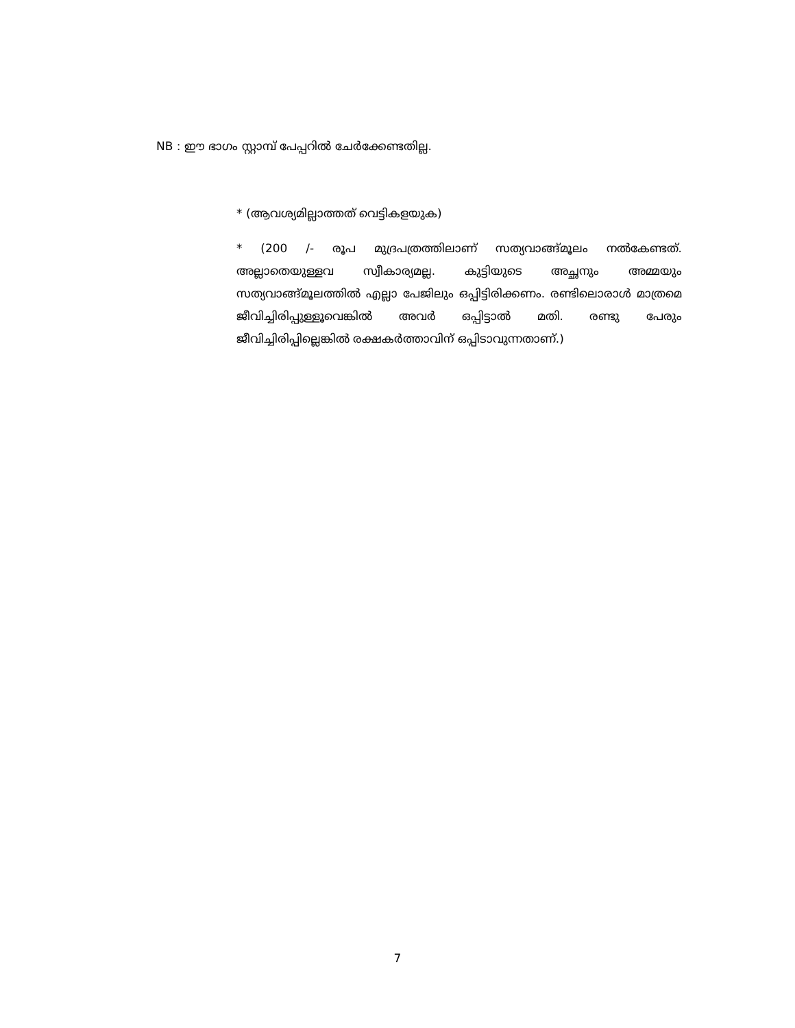NB : ഈ ഭാഗം സ്റ്റാമ്പ് പേപ്പറിൽ ചേർക്കേണ്ടതില്ല.
* (ആവശ്യമില്ലാത്തത് വെട്ടികളയുക)
* (200 /- രൂപ മുദ്രപത്രത്തിലാണ് സത്യവാങ്ങ്മൂലം നൽകേണ്ടത്. അല്ലാതെയുള്ളവ സ്വീകാര്യമല്ല. കുട്ടിയുടെ അച്ഛനും അമ്മയും സത്യവാങ്ങ്മൂലത്തിൽ എല്ലാ പേജിലും ഒപ്പിട്ടിരിക്കണം. രണ്ടിലൊരാൾ മാത്രമെ ജീവിച്ചിരിപ്പുള്ളൂവെങ്കിൽ അവർ ഒപ്പിട്ടാൽ മതി. രണ്ടു പേരും ജീവിച്ചിരിപ്പില്ലെങ്കിൽ രക്ഷകർത്താവിന് ഒപ്പിടാവുന്നതാണ്.)
7